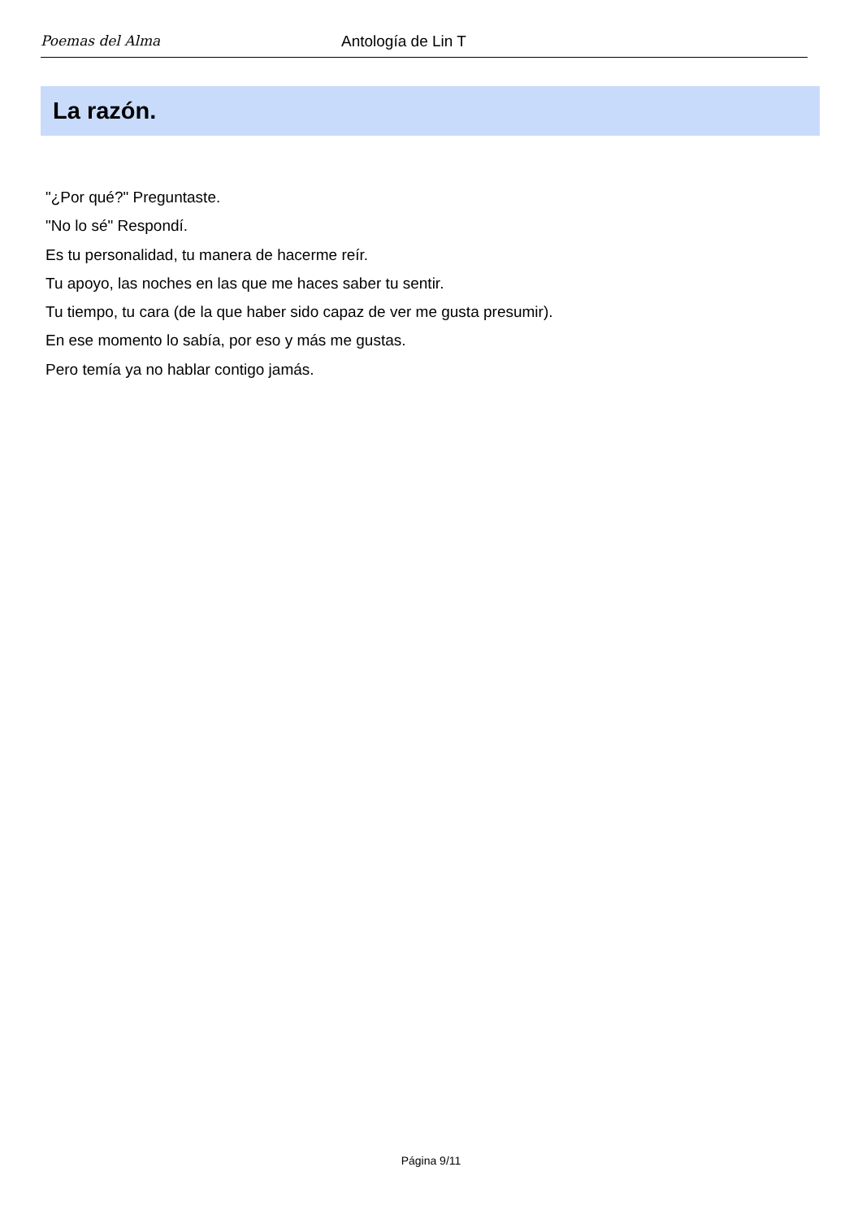Poemas del Alma
Antología de Lin T
La razón.
"¿Por qué?" Preguntaste.
"No lo sé" Respondí.
Es tu personalidad, tu manera de hacerme reír.
Tu apoyo, las noches en las que me haces saber tu sentir.
Tu tiempo, tu cara (de la que haber sido capaz de ver me gusta presumir).
En ese momento lo sabía, por eso y más me gustas.
Pero temía ya no hablar contigo jamás.
Página 9/11